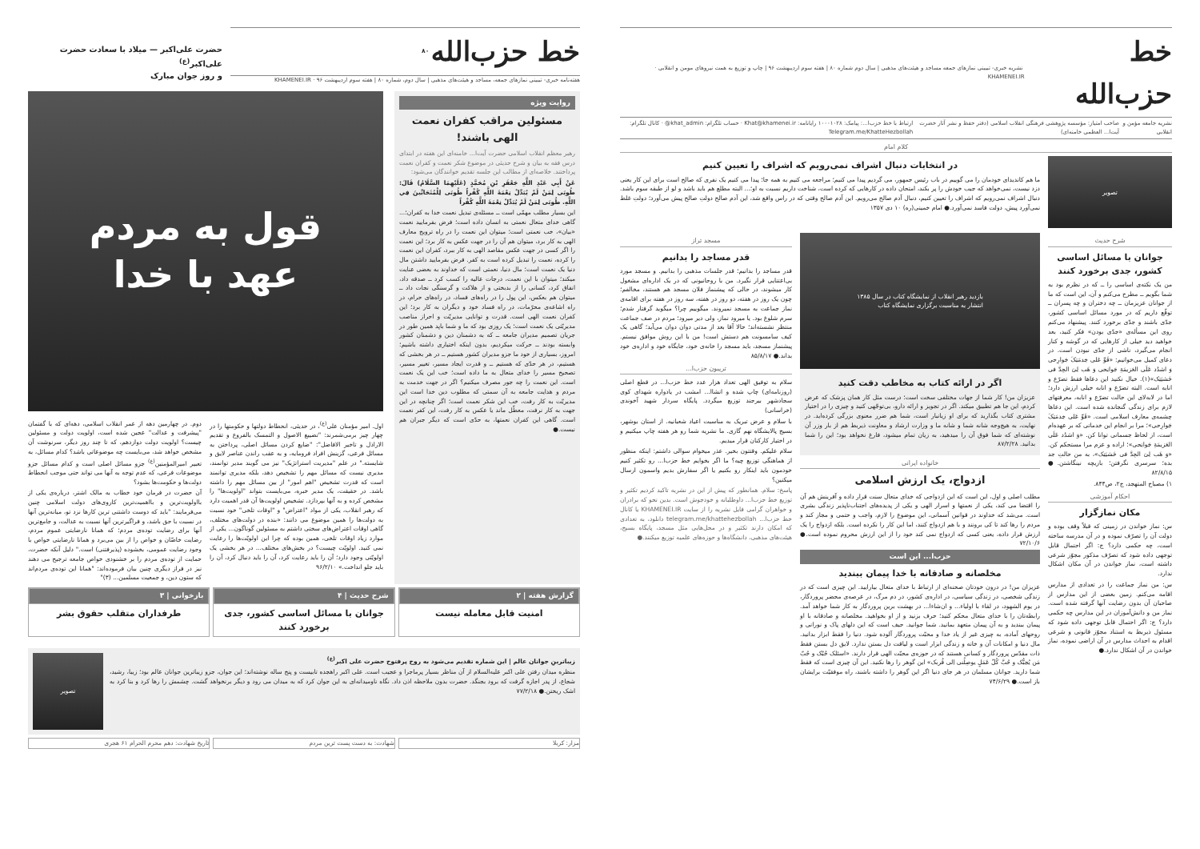خط حزب‌الله ۸۰
هفته‌نامه خبری- تبیینی نمازهای جمعه، مساجد و هیئت‌های مذهبی | سال دوم، شماره ۸۰ | هفته سوم اردیبهشت ۹۶ · KHAMENEI.IR
حضرت علی‌اکبر — میلاد با سعادت حضرت علی‌اکبر<sup>(ع)</sup>
و روز جوان مبارک
روایت ویژه
مسئولین مراقب کفران نعمت الهی باشند!
رهبر معظم انقلاب اسلامی حضرت آیت‌ا... خامنه‌ای این هفته در ابتدای درس فقه به بیان و شرح حدیثی در موضوع شکر نعمت و کفران نعمت پرداختند. خلاصه‌ای از مطالب این جلسه تقدیم خوانندگان می‌شود:
عَنْ أَبِي عَبْدِ اللَّهِ جَعْفَرِ بْنِ مُحَمَّدٍ (عَلَيْهِمَا السَّلَامُ) قَالَ: طُوبَى لِمَنْ لَمْ يُبَدِّلْ نِعْمَةَ اللَّهِ كُفْراً طُوبَى لِلْمُتَحَابِّينَ فِي اللَّهِ. طُوبَى لِمَنْ لَمْ يُبَدِّلْ نِعْمَةَ اللَّهِ كُفْراً
این بسیار مطلب مهمّی است ــ مسئله‌ی تبدیل نعمت خدا به کفران؛... گاهی خدای متعال نعمتی به انسان داده است؛ فرض بفرمایید نعمت «بیان»، خب نعمتی است؛ میتوان این نعمت را در راه ترویج معارف الهی به کار برد، میتوان هم آن را در جهت عکس به کار برد؛ این نعمت را اگر کسی در جهت عکس مقاصد الهی به کار ببرد، کفران این نعمت را کرده، نعمت را تبدیل کرده است به کفر. فرض بفرمایید داشتن مال دنیا یک نعمت است؛ مال دنیا، نعمتی است که خداوند به بعضی عنایت میکند؛ میتوان با این نعمت، درجات عالیه را کسب کرد ــ صدقه داد، انفاق کرد، کسانی را از بدبختی و از هلاکت و گرسنگی نجات داد ــ میتوان هم بعکس، این پول را در راه‌های فساد، در راه‌های حرام، در راه اشاعه‌ی محرّمات، در راه فساد خود و دیگران به کار برد؛ این کفران نعمت الهی است. قدرت و توانایی مدیریّت و احراز مناصب مدیریّتی یک نعمت است؛ یک روزی بود که ما و شما بایِد همین طور در جریان تصمیم مدیران جامعه ــ که به دشمنان دین و دشمنان کشور وابسته بودند ــ حرکت میکردیم، بدون اینکه اختیاری داشته باشیم؛ امروز، بسیاری از خود ما جزو مدیران کشور هستیم ــ در هر بخشی که هستیم، در هر حدّی که هستیم ــ و قدرت ایجاد مسیر، تغییر مسیر، تصحیح مسیر را خدای متعال به ما داده است؛ خب این یک نعمت است. این نعمت را چه جور مصرف میکنیم؟ اگر در جهت خدمت به مردم و هدایت جامعه به آن سمتی که مطلوب دین خدا است این مدیریّت به کار رفت، خب این شکر نعمت است؛ اگر چنانچه در این جهت به کار نرفت، معطّل ماند یا عکس به کار رفت، این کفر نعمت است. گاهی این کفران نعمتها، به حدّی است که دیگر جبران هم نیست.●
قول به مردم
عهد با خدا
اول. امیر مؤمنان علی<sup>(ع)</sup>، در حدیثی، انحطاط دولتها و حکومتها را در چهار چیز برمی‌شمرند: "تضییع الاصول و التمسک بالفروع و تقدیم الاراذل و تاخیر الافاضل": "ضایع کردن مسائل اصلی، پرداختن به مسائل فرعی، گزینش افراد فرومایه، و به عقب راندن عناصر لایق و شایسته." در علم "مدیریت استراتژیک" نیز می گویند مدیر توانمند، مدیری نیست که مسائل مهم را تشخیص دهد، بلکه مدیری توانمند است که قدرت تشخیص "اهم امور" از بین مسائل مهم را داشته باشد. در حقیقت، یک مدیر خبره، می‌بایست بتواند "اولویت‌ها" را مشخص کرده و به آنها بپردازد. تشخیص اولویت‌ها آن قدر اهمیت دارد که رهبر انقلاب، یکی از مواد "اعتراض" و "اوقات تلخی" خود نسبت به دولت‌ها را همین موضوع می دانند: «بنده در دولت‌های مختلف، گاهی اوقات اعتراض‌های سختی داشتم به مسئولین گوناگون... یکی از موارد زیاد اوقات تلخی، همین بوده که چرا این اولویّت‌ها را رعایت نمی کنید. اولویّت چیست؟ در بخش‌های مختلف... در هر بخشی یک اولویّتی وجود دارد؛ آن را باید رعایت کرد، آن را باید دنبال کرد، آن را باید جلو انداخت.» ۹۶/۲/۱۰
دوم. در چهارمین دهه از عمر انقلاب اسلامی، دهه‌ای که با گفتمان "پیشرفت و عدالت" عجین شده است، اولویت دولت و مسئولین چیست؟ اولویت دولت دوازدهم، که تا چند روز دیگر، سرنوشت آن مشخص خواهد شد، می‌بایست چه موضوعاتی باشد؟ کدام مسائل، به تعبیر امیرالمؤمنین<sup>(ع)</sup> جزو مسائل اصلی است و کدام مسائل جزو موضوعات فرعی، که عدم توجه به آنها می تواند حتی موجب انحطاط دولت‌ها و حکومت‌ها بشود؟
آن حضرت در فرمان خود خطاب به مالک اشتر، درباره‌ی یکی از بااولویت‌ترین و بااهمیت‌ترین کاروی‌های دولت اسلامی چنین می‌فرمایند: "باید که دوست داشتنی ترین کارها نزد تو، میانه‌ترین آنها در نسبت با حق باشد، و فراگیرترین آنها نسبت به عدالت، و جامع‌ترین آنها برای رضایت توده‌ی مردم؛ که همانا نارضایتی عموم مردم، رضایت خاصّان و خواص را از بین می‌برد و همانا نارضایتی خواص با وجود رضایت عمومی، بخشوده (پذیرفتنی) است." دلیل آنکه حضرت، حمایت از توده‌ی مردم را بر خشنودی خواص جامعه ترجیح می دهند نیز در فراز دیگری چنین بیان فرموده‌اند: "همانا این توده‌ی مردم‌اند که ستون دین، و جمعیت مسلمین... (۳)"
گزارش هفته | ۲
امنیت قابل معامله نیست
شرح حدیث | ۴
جوانان با مسائل اساسی کشور، جدی برخورد کنند
بازخوانی | ۳
طرفداران متقلب حقوق بشر
زیباترینِ جوانان عالم | این شماره تقدیم می‌شود به روح پرفتوح حضرت علی اکبر<sup>(ع)</sup>
منظره میدان رفتن علی اکبر علیه‌السلام از آن مناظر بسیار پرماجرا و عجیب است. علی اکبر راهجده تابیست و پنج ساله نوشته‌اند؛ این جوان، جزو زیباترین جوانان عالم بود؛ زیبا، رشید، شجاع، از پدر اجازه گرفت که برود بجنگد. حضرت بدون ملاحظه اذن داد. نگاه ناومیدانه‌ای به این جوان کرد که به میدان می رود و دیگر برنخواهد گشت. چشمش را رها کرد و بنا کرد به اشک ریختن.● ۷۷/۲/۱۸
تصویر
مزار: کربلا شهادت: به دست پست ترین مردم تاریخ شهادت: دهم محرم الحرام ۶۱ هجری
خط حزب‌الله نشریه خبری- تبیینی نمازهای جمعه مساجد و هیئت‌های مذهبی | سال دوم شماره ۸۰ | هفته سوم اردیبهشت ۹۶ | چاپ و توزیع به همت نیروهای مومن و انقلابی · KHAMENEI.IR
نشریه جامعه مؤمن و انقلابی صاحب امتیاز: مؤسسه پژوهشی فرهنگی انقلاب اسلامی (دفتر حفظ و نشر آثار حضرت آیت‌ا... العظمی خامنه‌ای) ارتباط با خط حزب‌ا...: پیامک: ۱۰۰۰۱۰۲۸ رایانامه: Khat@khamenei.ir · حساب تلگرام: khat_admin@ · کانال تلگرام: Telegram.me/KhatteHezbollah
کلام امام
تصویر
در انتخابات دنبال اشراف نمی‌رویم که اشراف را تعیین کنیم
ما هم کاندیدای خودمان را می گوییم در باب رئیس جمهور، می گردیم پیدا می کنیم؛ مراجعه می کنیم به همه جا؛ پیدا می کنیم یک نفری که صالح است برای این کار یعنی دزد نیست، نمی‌خواهد که جیب خودش را پر بکند، امتحان داده در کارهایی که کرده است، شناخت داریم نسبت به او؛... البته مطلع هم باید باشد و لو از طبقه سوم باشد. دنبال اشراف نمی‌رویم که اشراف را تعیین کنیم، دنبال آدم صالح می‌رویم. این آدم صالح وقتی که در راس واقع شد، این آدم صالح دولتِ صالح پیش می‌آورد؛ دولتِ غلط نمی‌آورد پیش، دولت فاسد نمی‌آورد.● امام خمینی(ره) ۱۰ دی ۱۳۵۷
شرح حدیث
جوانان با مسائل اساسی کشور، جدی برخورد کنند
من یک نکته‌ی اساسی را ــ که در نظرم بود به شما بگویم ــ مطرح می‌کنم و آن، این است که ما از جوانان عزیزمان ــ چه دختران و چه پسران ــ توقّع داریم که در مورد مسائل اساسی کشور، جدّی باشند و جدّی برخورد کنند. پیشنهاد می‌کنم روی این مسأله‌ی «جدّی بودن» فکر کنید، بعد خواهید دید خیلی از کارهایی که در گوشه و کنار انجام می‌گیرد، ناشی از جدّی نبودن است. در دعای کمیل می‌خوانیم: «قَوِّ عَلی خِدمَتِکَ جَوارِحی وَ اشدُد عَلَی العَزیمَةِ جَوانِحی وَ هَب لِیَ الجِدَّ فی خَشیَتِک»(۱). خیال نکنید این دعاها فقط تضرّع و انابه است. البته تضرّع و انابه خیلی ارزش دارد؛ اما در لابه‌لای این حالت تضرّع و انابه، معرفتهای لازم برای زندگی گنجانده شده است. این دعاها چشمه‌ی معارف اسلامی است. «قَوِّ عَلی خِدمَتِکَ جَوارِحی»؛ مرا بر انجام این خدماتی که بر عهده‌ام است، از لحاظ جسمانی توانا کن. «وَ اشدُد عَلَی العَزیمَةِ جَوانِحی»؛ اراده و عزم مرا مستحکم کن. «وَ هَب لِیَ الجِدَّ فی خَشیَتِک»، به من حالتِ جد بده؛ سرسری نگرفتن؛ بازیچه نینگاشتن.● ۸۲/۸/۱۵
۱) مصباح المتهجد، ج۲، ص۸۴۴.
احکام آموزشی
مکان نمازگزار
س: نماز خواندن در زمینی که قبلاً وقف بوده و دولت آن را تصرّف نموده و در آن مدرسه ساخته است، چه حکمی دارد؟ ج: اگر احتمال قابل توجهی داده شود که تصرّف مذکور مجوّز شرعی داشته است، نماز خواندن در آن مکان اشکال ندارد.
س: من نماز جماعت را در تعدادی از مدارس اقامه می‌کنم. زمین بعضی از این مدارس از صاحبان آن بدون رضایت آنها گرفته شده است. نماز من و دانش‌آموزان در این مدارس چه حکمی دارد؟ ج: اگر احتمال قابل توجهی داده شود که مسئول ذیربط به استناد مجوّز قانونی و شرعی اقدام به احداث مدارس در آن اراضی نموده، نماز خواندن در آن اشکال ندارد.●
بازدید رهبر انقلاب از نمایشگاه کتاب در سال ۱۳۸۵
انتشار به مناسبت برگزاری نمایشگاه کتاب
اگر در ارائه کتاب به مخاطب دقت کنید
عزیزان من! کار شما از جهات مختلفی سخت است؛ درست مثل کار همان پزشک که عرض کردم، این جا هم تطبیق میکند. اگر در تجویز و ارائه دارو، بی‌توجّهی کنید و چیزی را در اختیار مشتری کتاب بگذارید که برای او زیانبار است، شما هم ضرر معنوی بزرگی کرده‌اید. در نهایت، به هیچ‌وجه شانه شما و شانه ما و وزارت ارشاد و معاونت ذیربط هم از بار وزر آن نوشته‌ای که شما فوق آن را میدهید، به زیان تمام میشود، فارغ نخواهد بود؛ این را شما بدانید. ۸۷/۲/۲۸
خانواده ایرانی
ازدواج، یک ارزش اسلامی
مطلب اصلی و اول، این است که این ازدواجی که خدای متعال سنت قرار داده و آفرینش هم آن را اقتضا می کند، یکی از نعمتها و اسرار الهی و یکی از پدیده‌های اجتناب‌ناپذیر زندگی بشری است. می‌شد که خداوند در قوانین آسمانی، این موضوع را لازم، واجب و حتمی و مجاز کند و مردم را رها کند تا کی برونند و با هم ازدواج کنند، اما این کار را نکرده است. بلکه ازدواج را یک ارزش قرار داده، یعنی کسی که ازدواج نمی کند خود را از این ارزش محروم نموده است.● ۷۲/۱۰/۶
حزب‌ا... این است
مخلصانه و صادقانه با خدا پیمان ببندید
عزیزان من! در درون خودتان صحنه‌ای از ارتباط با خدای متعال بیارایید. این چیزی است که در زندگی شخصی، در زندگی سیاسی، در اداره‌ی کشور، در دم مرگ، در عرصه‌ی محضر پروردگار، در یوم الشهود، در لقاء با اولیاء... و ان‌شاءا... در بهشت برین پروردگار به کار شما خواهد آمد. رابطه‌تان را با خدای متعال محکم کنید؛ حرف بزنید و از او بخواهید. مخلصانه و صادقانه با او پیمان ببندید و به آن پیمان متعهد بمانید. شما جوانید. حیف است که این دلهای پاک و نورانی و روحهای آماده، به چیزی غیر از یاد خدا و محبّت پروردگار آلوده شود. دنیا را فقط ابزار بدانید. مال دنیا و امکانات آن و خانه و زندگی ابزار است و لیاقت دل بستن ندارد. لایق دل بستن فقط ذات مقدّس پروردگار و کسانی هستند که در حوزه‌ی محبّت الهی قرار دارند. «اسئلک حُبّک و حُبّ مَن یُحِبُّک و حُبَّ کُلّ عَمَلٍ یوصِلُنی اِلی قُربک» این گوهر را رها نکنید. این آن چیزی است که فقط شما دارید. جوانان مسلمان در هر جای دنیا اگر این گوهر را داشته باشند، راه موفقیّت برایشان باز است.● ۷۴/۶/۲۹
مسجد تراز
قدر مساجد را بدانیم
قدر مساجد را بدانیم؛ قدر جلسات مذهبی را بدانیم. و مسجد مورد بی‌اعتنایی قرار نگیرد. من با روحانیونی که در یک اداره‌ای مشغول کار میشوند، در حالی که پیشنماز فلان مسجد هم هستند، مخالفم؛ چون یک روز در هفته، دو روز در هفته، سه روز در هفته برای اقامه‌ی نماز جماعت به مسجد نمیروند. میگوییم چرا؟ میگوید گرفتار شدم؛ سرم شلوغ بود. یا میرود نماز، ولی دیر میرود؛ مردم در صف جماعت منتظر نشسته‌اند؛ حالا آقا بعد از مدتی دوان دوان می‌آید؛ گاهی یک کیف سامسونت هم دستش است! من با این روش موافق نیستم. پیشنماز مسجد، باید مسجد را خانه‌ی خود، جایگاه خود و اداره‌ی خود بداند.● ۸۵/۸/۱۷
تریبون حزب‌ا...
سلام به توفیق الهی تعداد هزار عدد خط حزب‌ا... در قطع اصلی (روزنامه‌ای) چاپ شده و انشاا... امشب در یادواره شهدای کوی سجادشهر بیرجند توزیع میگردد. پایگاه سردار شهید آخوندی (خراسانی)
با سلام و عرض تبریک به مناسبت اعیاد شعبانیه. از استان بوشهر، بسیج پالایشگاه نهم گازی. ما نشریه شما رو هر هفته چاپ میکنیم و در اختیار کارکنان قرار میدیم.
سلام علیکم. وقتتون بخیر. عذر میخوام سوالی داشتم: اینکه منظور از هماهنگی توزیع چیه؟ ما اگر بخوایم خط حزب‌ا... رو تکثیر کنیم خودمون باید اینکار رو بکنیم یا اگر سفارش بدیم واسمون ارسال میکنین؟
پاسخ: سلام. همانطور که پیش از این در نشریه تاکید کردیم تکثیر و توزیع خط حزب‌ا... داوطلبانه و خودجوش است. بدین نحو که برادران و خواهران گرامی فایل نشریه را از سایت KHAMENEI.IR یا کانال خط حزب‌ا... telegram.me/khattehezbollah دانلود، به تعدادی که امکان دارند تکثیر و در محل‌هایی مثل مسجد، پایگاه بسیج، هیئت‌های مذهبی، دانشگاه‌ها و حوزه‌های علمیه توزیع میکنند.●